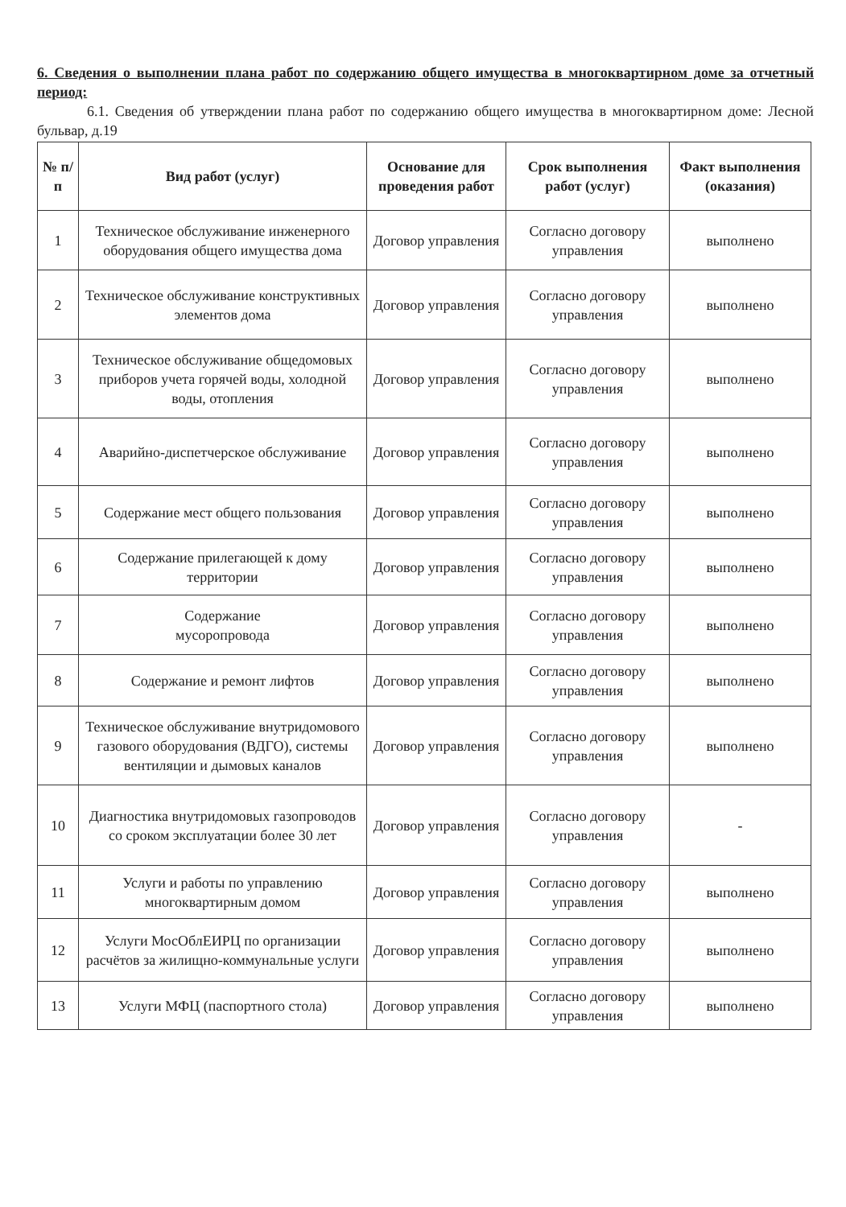6. Сведения о выполнении плана работ по содержанию общего имущества в многоквартирном доме за отчетный период:
6.1. Сведения об утверждении плана работ по содержанию общего имущества в многоквартирном доме: Лесной бульвар, д.19
| № п/п | Вид работ (услуг) | Основание для проведения работ | Срок выполнения работ (услуг) | Факт выполнения (оказания) |
| --- | --- | --- | --- | --- |
| 1 | Техническое обслуживание инженерного оборудования общего имущества дома | Договор управления | Согласно договору управления | выполнено |
| 2 | Техническое обслуживание конструктивных элементов дома | Договор управления | Согласно договору управления | выполнено |
| 3 | Техническое обслуживание общедомовых приборов учета горячей воды, холодной воды, отопления | Договор управления | Согласно договору управления | выполнено |
| 4 | Аварийно-диспетчерское обслуживание | Договор управления | Согласно договору управления | выполнено |
| 5 | Содержание мест общего пользования | Договор управления | Согласно договору управления | выполнено |
| 6 | Содержание прилегающей к дому территории | Договор управления | Согласно договору управления | выполнено |
| 7 | Содержание мусоропровода | Договор управления | Согласно договору управления | выполнено |
| 8 | Содержание и ремонт лифтов | Договор управления | Согласно договору управления | выполнено |
| 9 | Техническое обслуживание внутридомового газового оборудования (ВДГО), системы вентиляции и дымовых каналов | Договор управления | Согласно договору управления | выполнено |
| 10 | Диагностика внутридомовых газопроводов со сроком эксплуатации более 30 лет | Договор управления | Согласно договору управления | - |
| 11 | Услуги и работы по управлению многоквартирным домом | Договор управления | Согласно договору управления | выполнено |
| 12 | Услуги МосОблЕИРЦ по организации расчётов за жилищно-коммунальные услуги | Договор управления | Согласно договору управления | выполнено |
| 13 | Услуги МФЦ (паспортного стола) | Договор управления | Согласно договору управления | выполнено |